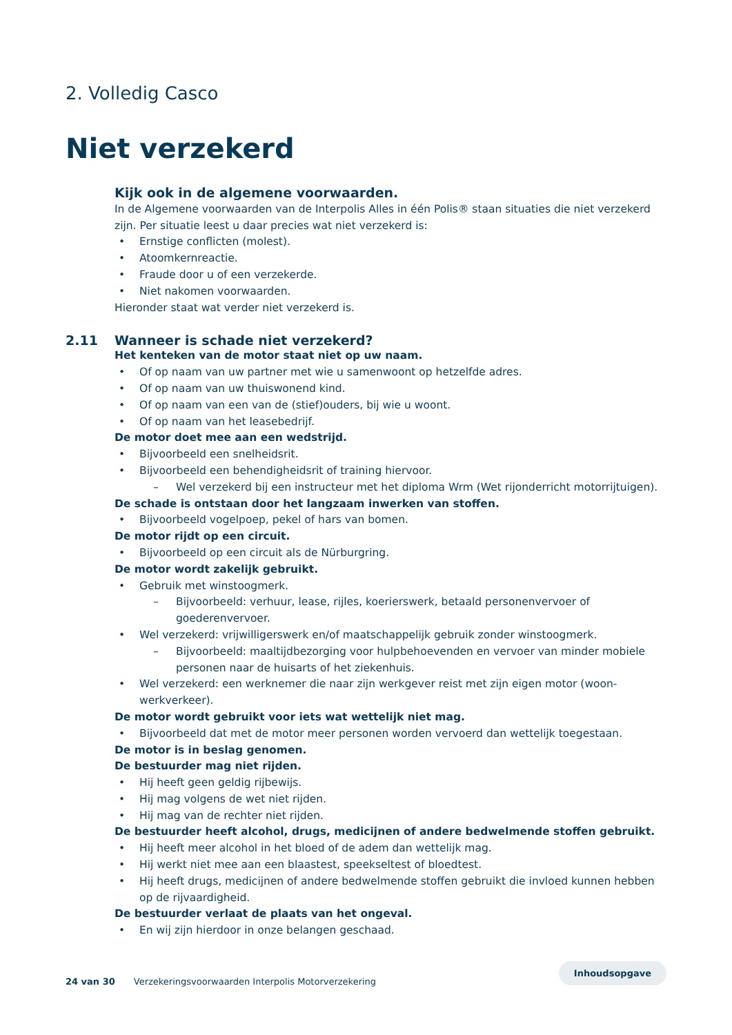2. Volledig Casco
Niet verzekerd
Kijk ook in de algemene voorwaarden.
In de Algemene voorwaarden van de Interpolis Alles in één Polis® staan situaties die niet verzekerd zijn. Per situatie leest u daar precies wat niet verzekerd is:
Ernstige conflicten (molest).
Atoomkernreactie.
Fraude door u of een verzekerde.
Niet nakomen voorwaarden.
Hieronder staat wat verder niet verzekerd is.
2.11 Wanneer is schade niet verzekerd?
Het kenteken van de motor staat niet op uw naam.
Of op naam van uw partner met wie u samenwoont op hetzelfde adres.
Of op naam van uw thuiswonend kind.
Of op naam van een van de (stief)ouders, bij wie u woont.
Of op naam van het leasebedrijf.
De motor doet mee aan een wedstrijd.
Bijvoorbeeld een snelheidsrit.
Bijvoorbeeld een behendigheidsrit of training hiervoor.
Wel verzekerd bij een instructeur met het diploma Wrm (Wet rijonderricht motorrijtuigen).
De schade is ontstaan door het langzaam inwerken van stoffen.
Bijvoorbeeld vogelpoep, pekel of hars van bomen.
De motor rijdt op een circuit.
Bijvoorbeeld op een circuit als de Nürburgring.
De motor wordt zakelijk gebruikt.
Gebruik met winstoogmerk.
Bijvoorbeeld: verhuur, lease, rijles, koerierswerk, betaald personenvervoer of goederenvervoer.
Wel verzekerd: vrijwilligerswerk en/of maatschappelijk gebruik zonder winstoogmerk.
Bijvoorbeeld: maaltijdbezorging voor hulpbehoevenden en vervoer van minder mobiele personen naar de huisarts of het ziekenhuis.
Wel verzekerd: een werknemer die naar zijn werkgever reist met zijn eigen motor (woon-werkverkeer).
De motor wordt gebruikt voor iets wat wettelijk niet mag.
Bijvoorbeeld dat met de motor meer personen worden vervoerd dan wettelijk toegestaan.
De motor is in beslag genomen.
De bestuurder mag niet rijden.
Hij heeft geen geldig rijbewijs.
Hij mag volgens de wet niet rijden.
Hij mag van de rechter niet rijden.
De bestuurder heeft alcohol, drugs, medicijnen of andere bedwelmende stoffen gebruikt.
Hij heeft meer alcohol in het bloed of de adem dan wettelijk mag.
Hij werkt niet mee aan een blaastest, speekseltest of bloedtest.
Hij heeft drugs, medicijnen of andere bedwelmende stoffen gebruikt die invloed kunnen hebben op de rijvaardigheid.
De bestuurder verlaat de plaats van het ongeval.
En wij zijn hierdoor in onze belangen geschaad.
24 van 30 Verzekeringsvoorwaarden Interpolis Motorverzekering Inhoudsopgave